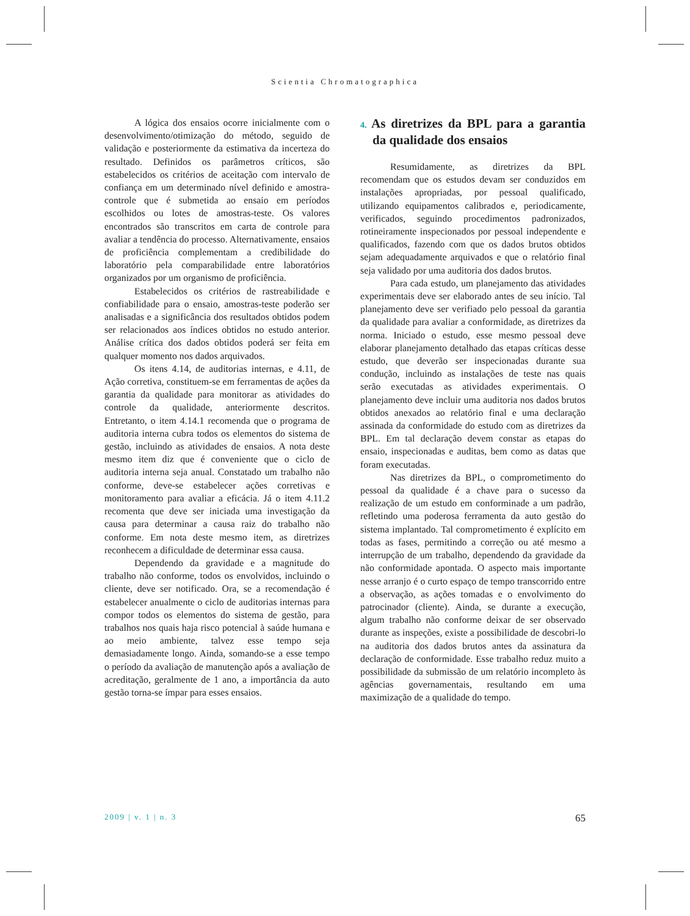Scientia Chromatographica
A lógica dos ensaios ocorre inicialmente com o desenvolvimento/otimização do método, seguido de validação e posteriormente da estimativa da incerteza do resultado. Definidos os parâmetros críticos, são estabelecidos os critérios de aceitação com intervalo de confiança em um determinado nível definido e amostra-controle que é submetida ao ensaio em períodos escolhidos ou lotes de amostras-teste. Os valores encontrados são transcritos em carta de controle para avaliar a tendência do processo. Alternativamente, ensaios de proficiência complementam a credibilidade do laboratório pela comparabilidade entre laboratórios organizados por um organismo de proficiência.
Estabelecidos os critérios de rastreabilidade e confiabilidade para o ensaio, amostras-teste poderão ser analisadas e a significância dos resultados obtidos podem ser relacionados aos índices obtidos no estudo anterior. Análise crítica dos dados obtidos poderá ser feita em qualquer momento nos dados arquivados.
Os itens 4.14, de auditorias internas, e 4.11, de Ação corretiva, constituem-se em ferramentas de ações da garantia da qualidade para monitorar as atividades do controle da qualidade, anteriormente descritos. Entretanto, o item 4.14.1 recomenda que o programa de auditoria interna cubra todos os elementos do sistema de gestão, incluindo as atividades de ensaios. A nota deste mesmo item diz que é conveniente que o ciclo de auditoria interna seja anual. Constatado um trabalho não conforme, deve-se estabelecer ações corretivas e monitoramento para avaliar a eficácia. Já o item 4.11.2 recomenta que deve ser iniciada uma investigação da causa para determinar a causa raiz do trabalho não conforme. Em nota deste mesmo item, as diretrizes reconhecem a dificuldade de determinar essa causa.
Dependendo da gravidade e a magnitude do trabalho não conforme, todos os envolvidos, incluindo o cliente, deve ser notificado. Ora, se a recomendação é estabelecer anualmente o ciclo de auditorias internas para compor todos os elementos do sistema de gestão, para trabalhos nos quais haja risco potencial à saúde humana e ao meio ambiente, talvez esse tempo seja demasiadamente longo. Ainda, somando-se a esse tempo o período da avaliação de manutenção após a avaliação de acreditação, geralmente de 1 ano, a importância da auto gestão torna-se ímpar para esses ensaios.
4. As diretrizes da BPL para a garantia da qualidade dos ensaios
Resumidamente, as diretrizes da BPL recomendam que os estudos devam ser conduzidos em instalações apropriadas, por pessoal qualificado, utilizando equipamentos calibrados e, periodicamente, verificados, seguindo procedimentos padronizados, rotineiramente inspecionados por pessoal independente e qualificados, fazendo com que os dados brutos obtidos sejam adequadamente arquivados e que o relatório final seja validado por uma auditoria dos dados brutos.
Para cada estudo, um planejamento das atividades experimentais deve ser elaborado antes de seu início. Tal planejamento deve ser verifiado pelo pessoal da garantia da qualidade para avaliar a conformidade, as diretrizes da norma. Iniciado o estudo, esse mesmo pessoal deve elaborar planejamento detalhado das etapas críticas desse estudo, que deverão ser inspecionadas durante sua condução, incluindo as instalações de teste nas quais serão executadas as atividades experimentais. O planejamento deve incluir uma auditoria nos dados brutos obtidos anexados ao relatório final e uma declaração assinada da conformidade do estudo com as diretrizes da BPL. Em tal declaração devem constar as etapas do ensaio, inspecionadas e auditas, bem como as datas que foram executadas.
Nas diretrizes da BPL, o comprometimento do pessoal da qualidade é a chave para o sucesso da realização de um estudo em conforminade a um padrão, refletindo uma poderosa ferramenta da auto gestão do sistema implantado. Tal comprometimento é explícito em todas as fases, permitindo a correção ou até mesmo a interrupção de um trabalho, dependendo da gravidade da não conformidade apontada. O aspecto mais importante nesse arranjo é o curto espaço de tempo transcorrido entre a observação, as ações tomadas e o envolvimento do patrocinador (cliente). Ainda, se durante a execução, algum trabalho não conforme deixar de ser observado durante as inspeções, existe a possibilidade de descobri-lo na auditoria dos dados brutos antes da assinatura da declaração de conformidade. Esse trabalho reduz muito a possibilidade da submissão de um relatório incompleto às agências governamentais, resultando em uma maximização de a qualidade do tempo.
2009 | v. 1 | n. 3 65